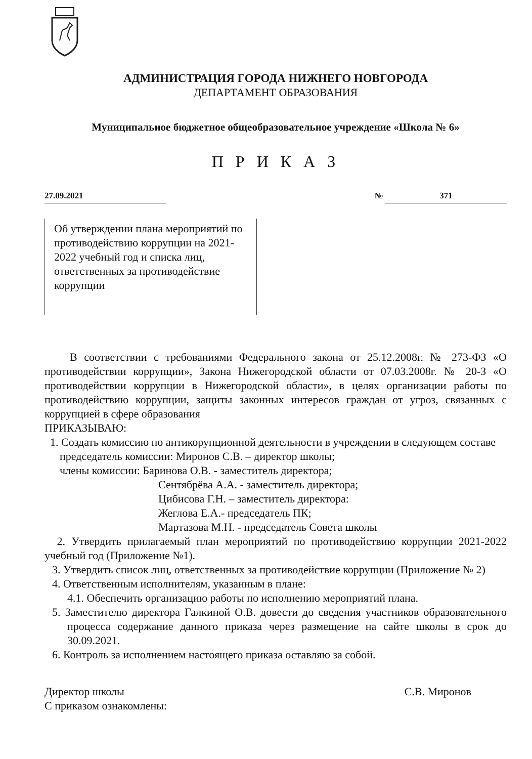АДМИНИСТРАЦИЯ ГОРОДА НИЖНЕГО НОВГОРОДА
ДЕПАРТАМЕНТ ОБРАЗОВАНИЯ
Муниципальное бюджетное общеобразовательное учреждение «Школа № 6»
П Р И К А З
27.09.2021 № 371
Об утверждении плана мероприятий по противодействию коррупции на 2021-2022 учебный год и списка лиц, ответственных за противодействие коррупции
В соответствии с требованиями Федерального закона от 25.12.2008г. № 273-ФЗ «О противодействии коррупции», Закона Нижегородской области от 07.03.2008г. № 20-З «О противодействии коррупции в Нижегородской области», в целях организации работы по противодействию коррупции, защиты законных интересов граждан от угроз, связанных с коррупцией в сфере образования
ПРИКАЗЫВАЮ:
1. Создать комиссию по антикорупционной деятельности в учреждении в следующем составе
председатель комиссии: Миронов С.В. – директор школы;
члены комиссии: Баринова О.В. - заместитель директора;
Сентябрёва А.А. - заместитель директора;
Цибисова Г.Н. – заместитель директора:
Жеглова Е.А.- председатель ПК;
Мартазова М.Н. - председатель Совета школы
2. Утвердить прилагаемый план мероприятий по противодействию коррупции 2021-2022 учебный год (Приложение №1).
3. Утвердить список лиц, ответственных за противодействие коррупции (Приложение № 2)
4. Ответственным исполнителям, указанным в плане:
4.1. Обеспечить организацию работы по исполнению мероприятий плана.
5. Заместителю директора Галкиной О.В. довести до сведения участников образовательного процесса содержание данного приказа через размещение на сайте школы в срок до 30.09.2021.
6. Контроль за исполнением настоящего приказа оставляю за собой.
Директор школы С.В. Миронов
С приказом ознакомлены: